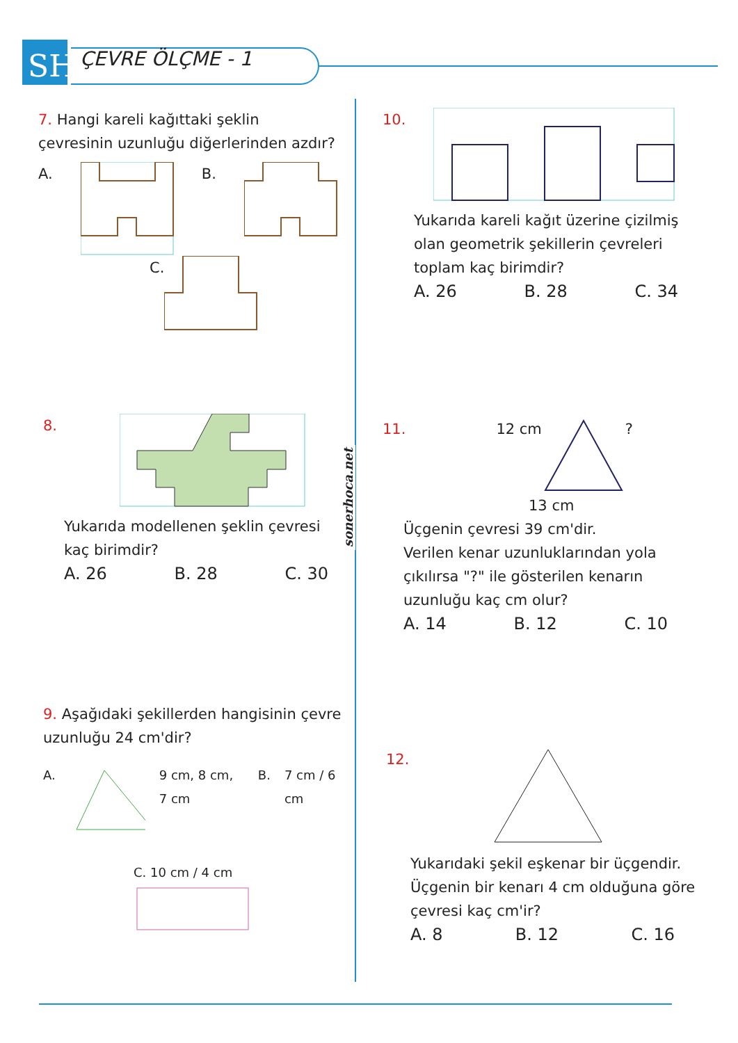SH
ÇEVRE ÖLÇME - 1
sonerhoca.net
7. Hangi kareli kağıttaki şeklin çevresinin uzunluğu diğerlerinden azdır?
A. B.
C.
8.
Yukarıda modellenen şeklin çevresi kaç birimdir?
A. 26 B. 28 C. 30
9. Aşağıdaki şekillerden hangisinin çevre uzunluğu 24 cm'dir?
A. 9 cm, 8 cm, 7 cm B. 7 cm / 6 cm
C. 10 cm / 4 cm
10.
Yukarıda kareli kağıt üzerine çizilmiş olan geometrik şekillerin çevreleri toplam kaç birimdir?
A. 26 B. 28 C. 34
11. 12 cm?
13 cm
Üçgenin çevresi 39 cm'dir.
Verilen kenar uzunluklarından yola çıkılırsa "?" ile gösterilen kenarın uzunluğu kaç cm olur?
A. 14 B. 12 C. 10
12.
Yukarıdaki şekil eşkenar bir üçgendir. Üçgenin bir kenarı 4 cm olduğuna göre çevresi kaç cm'ir?
A. 8 B. 12 C. 16